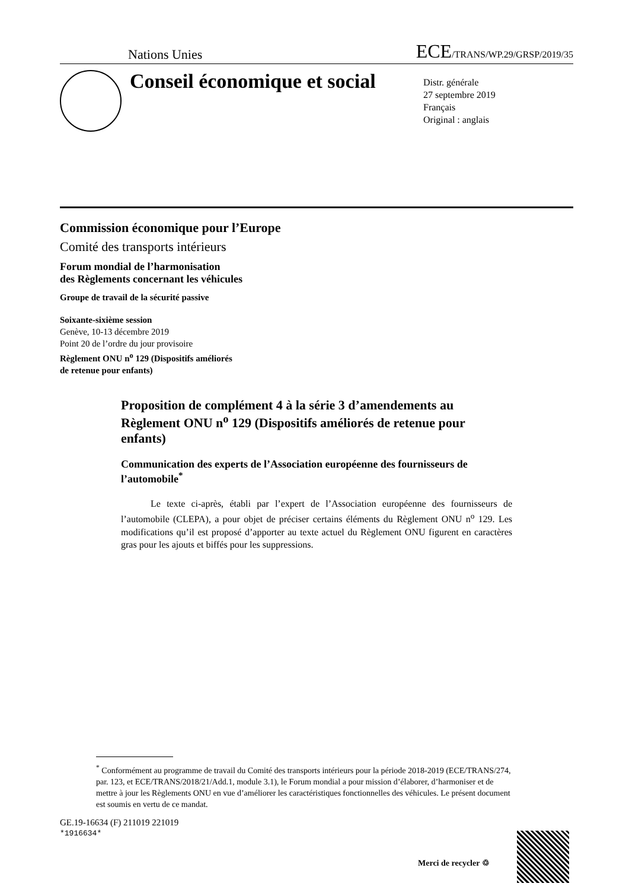Nations Unies ECE/TRANS/WP.29/GRSP/2019/35
Conseil économique et social
Distr. générale
27 septembre 2019
Français
Original : anglais
Commission économique pour l’Europe
Comité des transports intérieurs
Forum mondial de l’harmonisation
des Règlements concernant les véhicules
Groupe de travail de la sécurité passive
Soixante-sixième session
Genève, 10-13 décembre 2019
Point 20 de l’ordre du jour provisoire
Règlement ONU n<sup>o</sup> 129 (Dispositifs améliorés
de retenue pour enfants)
Proposition de complément 4 à la série 3 d’amendements au Règlement ONU n<sup>o</sup> 129 (Dispositifs améliorés de retenue pour enfants)
Communication des experts de l’Association européenne des fournisseurs de l’automobile<sup>*</sup>
Le texte ci-après, établi par l’expert de l’Association européenne des fournisseurs de l’automobile (CLEPA), a pour objet de préciser certains éléments du Règlement ONU n<sup>o</sup> 129. Les modifications qu’il est proposé d’apporter au texte actuel du Règlement ONU figurent en caractères gras pour les ajouts et biffés pour les suppressions.
<sup>*</sup> Conformément au programme de travail du Comité des transports intérieurs pour la période 2018-2019 (ECE/TRANS/274, par. 123, et ECE/TRANS/2018/21/Add.1, module 3.1), le Forum mondial a pour mission d’élaborer, d’harmoniser et de mettre à jour les Règlements ONU en vue d’améliorer les caractéristiques fonctionnelles des véhicules. Le présent document est soumis en vertu de ce mandat.
GE.19-16634 (F) 211019 221019
*1916634*
Merci de recycler ♲